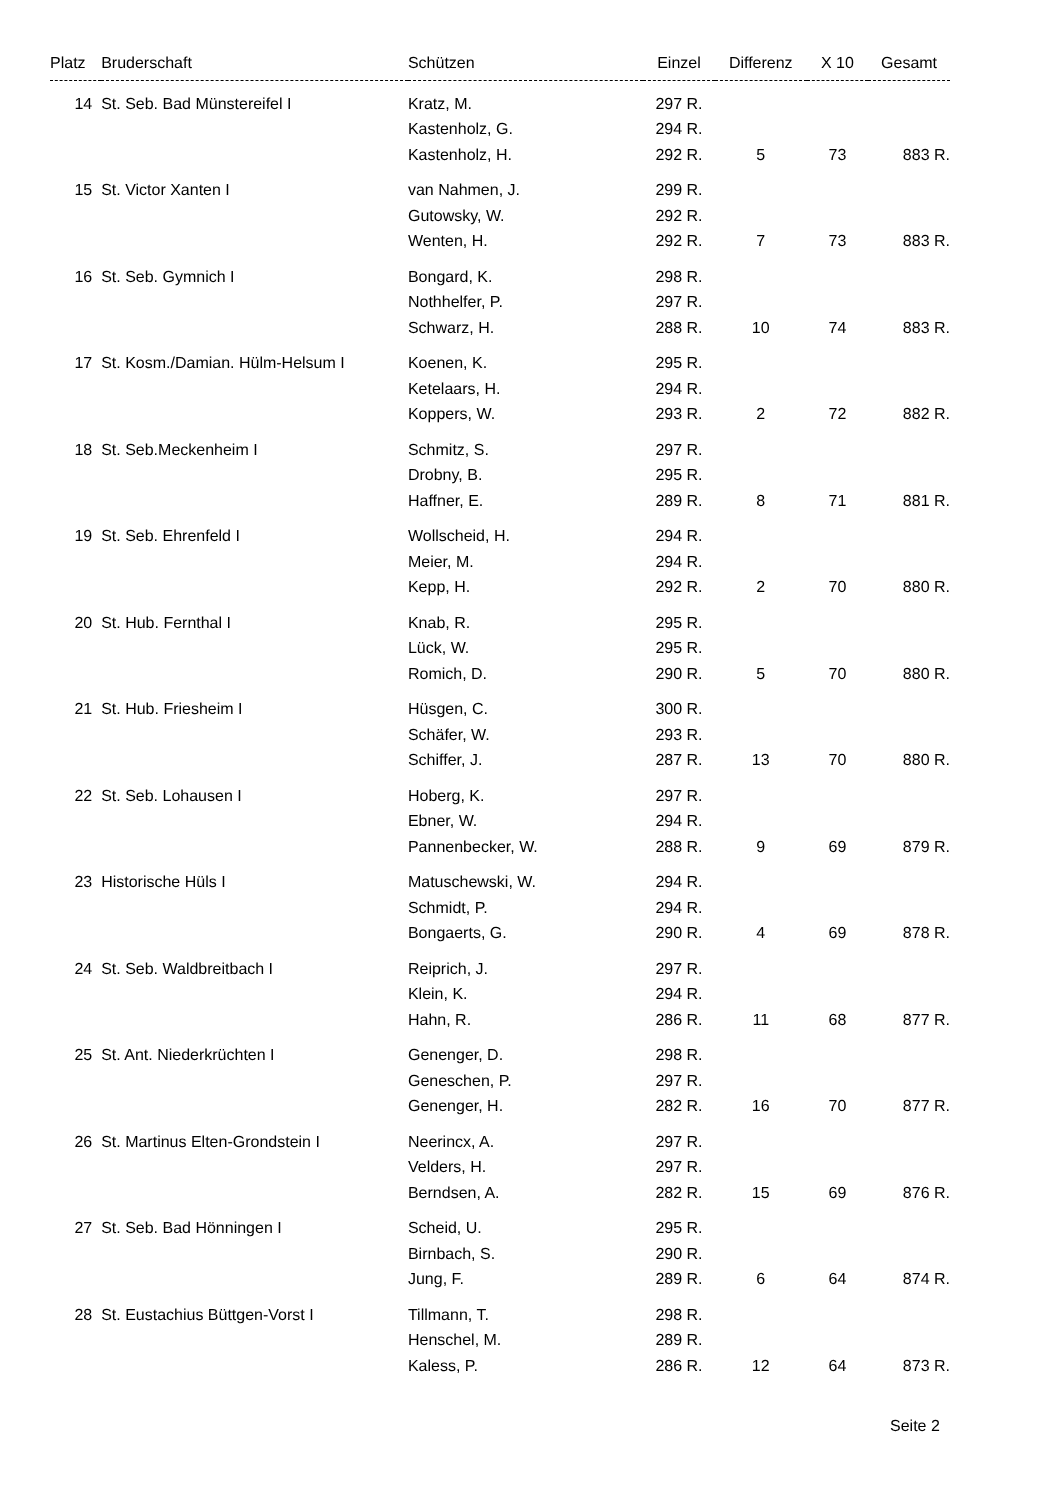| Platz | Bruderschaft | Schützen | Einzel | Differenz | X 10 | Gesamt |
| --- | --- | --- | --- | --- | --- | --- |
| 14 | St. Seb. Bad Münstereifel I | Kratz, M. | 297 R. | | | |
| | | Kastenholz, G. | 294 R. | | | |
| | | Kastenholz, H. | 292 R. | 5 | 73 | 883 R. |
| 15 | St. Victor Xanten I | van Nahmen, J. | 299 R. | | | |
| | | Gutowsky, W. | 292 R. | | | |
| | | Wenten, H. | 292 R. | 7 | 73 | 883 R. |
| 16 | St. Seb. Gymnich I | Bongard, K. | 298 R. | | | |
| | | Nothhelfer, P. | 297 R. | | | |
| | | Schwarz, H. | 288 R. | 10 | 74 | 883 R. |
| 17 | St. Kosm./Damian. Hülm-Helsum I | Koenen, K. | 295 R. | | | |
| | | Ketelaars, H. | 294 R. | | | |
| | | Koppers, W. | 293 R. | 2 | 72 | 882 R. |
| 18 | St. Seb.Meckenheim I | Schmitz, S. | 297 R. | | | |
| | | Drobny, B. | 295 R. | | | |
| | | Haffner, E. | 289 R. | 8 | 71 | 881 R. |
| 19 | St. Seb. Ehrenfeld I | Wollscheid, H. | 294 R. | | | |
| | | Meier, M. | 294 R. | | | |
| | | Kepp, H. | 292 R. | 2 | 70 | 880 R. |
| 20 | St. Hub. Fernthal I | Knab, R. | 295 R. | | | |
| | | Lück, W. | 295 R. | | | |
| | | Romich, D. | 290 R. | 5 | 70 | 880 R. |
| 21 | St. Hub. Friesheim I | Hüsgen, C. | 300 R. | | | |
| | | Schäfer, W. | 293 R. | | | |
| | | Schiffer, J. | 287 R. | 13 | 70 | 880 R. |
| 22 | St. Seb. Lohausen I | Hoberg, K. | 297 R. | | | |
| | | Ebner, W. | 294 R. | | | |
| | | Pannenbecker, W. | 288 R. | 9 | 69 | 879 R. |
| 23 | Historische Hüls I | Matuschewski, W. | 294 R. | | | |
| | | Schmidt, P. | 294 R. | | | |
| | | Bongaerts, G. | 290 R. | 4 | 69 | 878 R. |
| 24 | St. Seb. Waldbreitbach I | Reiprich, J. | 297 R. | | | |
| | | Klein, K. | 294 R. | | | |
| | | Hahn, R. | 286 R. | 11 | 68 | 877 R. |
| 25 | St. Ant. Niederkrüchten I | Genenger, D. | 298 R. | | | |
| | | Geneschen, P. | 297 R. | | | |
| | | Genenger, H. | 282 R. | 16 | 70 | 877 R. |
| 26 | St. Martinus Elten-Grondstein I | Neerincx, A. | 297 R. | | | |
| | | Velders, H. | 297 R. | | | |
| | | Berndsen, A. | 282 R. | 15 | 69 | 876 R. |
| 27 | St. Seb. Bad Hönningen I | Scheid, U. | 295 R. | | | |
| | | Birnbach, S. | 290 R. | | | |
| | | Jung, F. | 289 R. | 6 | 64 | 874 R. |
| 28 | St. Eustachius Büttgen-Vorst I | Tillmann, T. | 298 R. | | | |
| | | Henschel, M. | 289 R. | | | |
| | | Kaless, P. | 286 R. | 12 | 64 | 873 R. |
Seite 2